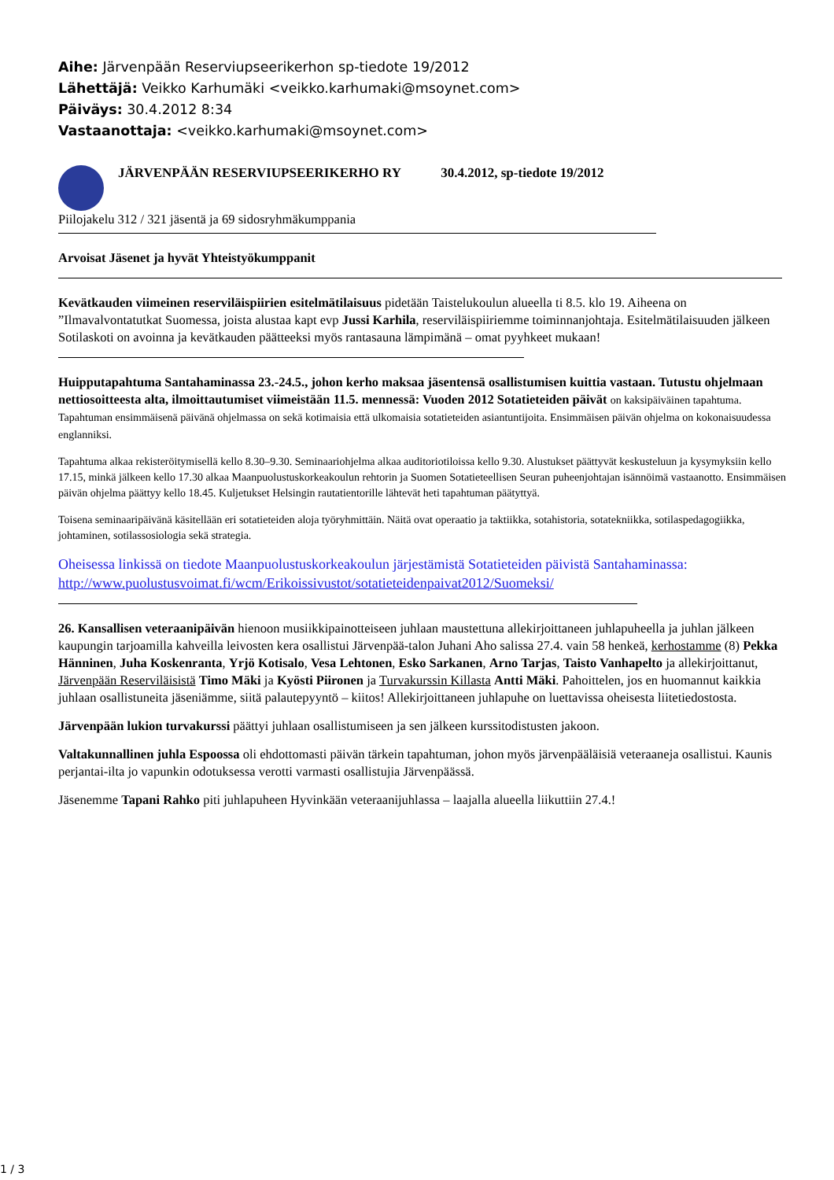Aihe: Järvenpään Reserviupseerikerhon sp-tiedote 19/2012
Lähettäjä: Veikko Karhumäki <veikko.karhumaki@msoynet.com>
Päiväys: 30.4.2012 8:34
Vastaanottaja: <veikko.karhumaki@msoynet.com>
JÄRVENPÄÄN RESERVIUPSEERIKERHO RY 30.4.2012, sp-tiedote 19/2012
Piilojakelu 312 / 321 jäsentä ja 69 sidosryhmäkumppania
Arvoisat Jäsenet ja hyvät Yhteistyökumppanit
Kevätkauden viimeinen reserviläispiirien esitelmätilaisuus pidetään Taistelukoulun alueella ti 8.5. klo 19. Aiheena on ”Ilmavalvontatutkat Suomessa, joista alustaa kapt evp Jussi Karhila, reserviläispiiriemme toiminnanjohtaja. Esitelmätilaisuuden jälkeen Sotilaskoti on avoinna ja kevätkauden päätteeksi myös rantasauna lämpimänä – omat pyyhkeet mukaan!
Huipputapahtuma Santahaminassa 23.-24.5., johon kerho maksaa jäsentensä osallistumisen kuittia vastaan. Tutustu ohjelmaan nettiosoitteesta alta, ilmoittautumiset viimeistään 11.5. mennessä: Vuoden 2012 Sotatieteiden päivät on kaksipäiväinen tapahtuma. Tapahtuman ensimmäisenä päivänä ohjelmassa on sekä kotimaisia että ulkomaisia sotatieteiden asiantuntijoita. Ensimmäisen päivän ohjelma on kokonaisuudessa englanniksi.
Tapahtuma alkaa rekisteröitymisellä kello 8.30–9.30. Seminaariohjelma alkaa auditoriotiloissa kello 9.30. Alustukset päättyvät keskusteluun ja kysymyksiin kello 17.15, minkä jälkeen kello 17.30 alkaa Maanpuolustuskorkeakoulun rehtorin ja Suomen Sotatieteellisen Seuran puheenjohtajan isännöimä vastaanotto. Ensimmäisen päivän ohjelma päättyy kello 18.45. Kuljetukset Helsingin rautatientorille lähtevät heti tapahtuman päätyttyä.
Toisena seminaaripäivänä käsitellään eri sotatieteiden aloja työryhmittäin. Näitä ovat operaatio ja taktiikka, sotahistoria, sotatekniikka, sotilaspedagogiikka, johtaminen, sotilassosiologia sekä strategia.
Oheisessa linkissä on tiedote Maanpuolustuskorkeakoulun järjestämistä Sotatieteiden päivistä Santahaminassa: http://www.puolustusvoimat.fi/wcm/Erikoissivustot/sotatieteidenpaivat2012/Suomeksi/
26. Kansallisen veteraanipäivän hienoon musiikkipainotteiseen juhlaan maustettuna allekirjoittaneen juhlapuheella ja juhlan jälkeen kaupungin tarjoamilla kahveilla leivosten kera osallistui Järvenpää-talon Juhani Aho salissa 27.4. vain 58 henkeä, kerhostamme (8) Pekka Hänninen, Juha Koskenranta, Yrjö Kotisalo, Vesa Lehtonen, Esko Sarkanen, Arno Tarjas, Taisto Vanhapelto ja allekirjoittanut, Järvenpään Reserviläisistä Timo Mäki ja Kyösti Piironen ja Turvakurssin Killasta Antti Mäki. Pahoittelen, jos en huomannut kaikkia juhlaan osallistuneita jäseniämme, siitä palautepyyntö – kiitos! Allekirjoittaneen juhlapuhe on luettavissa oheisesta liitetiedostosta.
Järvenpään lukion turvakurssi päättyi juhlaan osallistumiseen ja sen jälkeen kurssitodistusten jakoon.
Valtakunnallinen juhla Espoossa oli ehdottomasti päivän tärkein tapahtuman, johon myös järvenpääläisiä veteraaneja osallistui. Kaunis perjantai-ilta jo vapunkin odotuksessa verotti varmasti osallistujia Järvenpäässä.
Jäsenemme Tapani Rahko piti juhlapuheen Hyvinkään veteraanijuhlassa – laajalla alueella liikuttiin 27.4.!
1 / 3